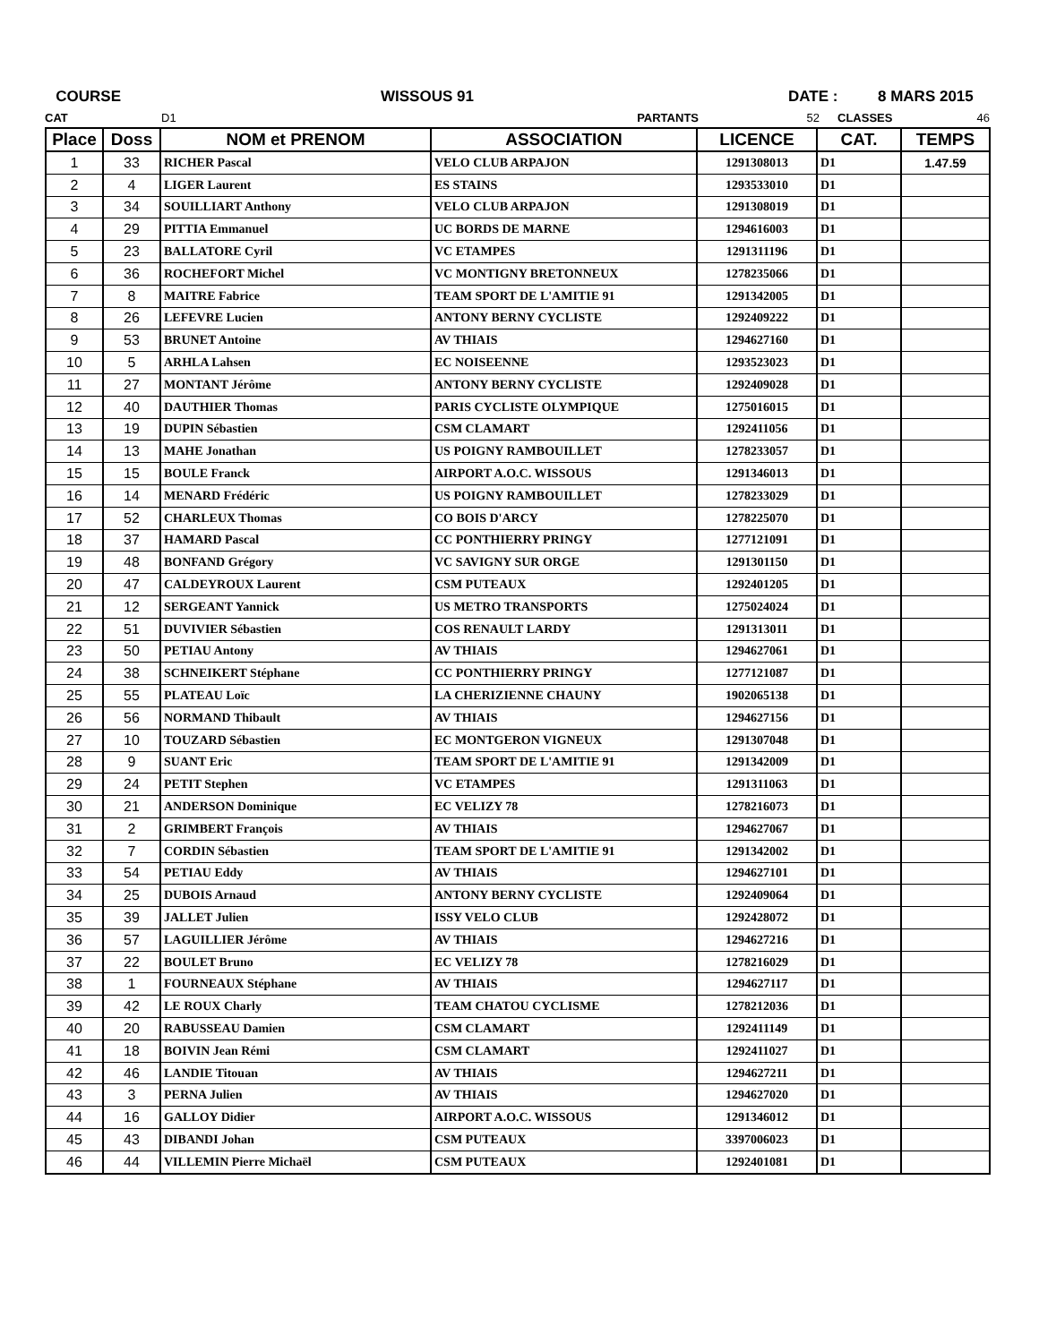COURSE WISSOUS 91 DATE : 8 MARS 2015
CAT D1 PARTANTS 52 CLASSES 46
| Place | Doss | NOM et PRENOM | ASSOCIATION | LICENCE | CAT. | TEMPS |
| --- | --- | --- | --- | --- | --- | --- |
| 1 | 33 | RICHER Pascal | VELO CLUB ARPAJON | 1291308013 | D1 | 1.47.59 |
| 2 | 4 | LIGER Laurent | ES STAINS | 1293533010 | D1 | |
| 3 | 34 | SOUILLIART Anthony | VELO CLUB ARPAJON | 1291308019 | D1 | |
| 4 | 29 | PITTIA Emmanuel | UC BORDS DE MARNE | 1294616003 | D1 | |
| 5 | 23 | BALLATORE Cyril | VC ETAMPES | 1291311196 | D1 | |
| 6 | 36 | ROCHEFORT Michel | VC MONTIGNY BRETONNEUX | 1278235066 | D1 | |
| 7 | 8 | MAITRE Fabrice | TEAM SPORT DE L'AMITIE 91 | 1291342005 | D1 | |
| 8 | 26 | LEFEVRE Lucien | ANTONY BERNY CYCLISTE | 1292409222 | D1 | |
| 9 | 53 | BRUNET Antoine | AV THIAIS | 1294627160 | D1 | |
| 10 | 5 | ARHLA Lahsen | EC NOISEENNE | 1293523023 | D1 | |
| 11 | 27 | MONTANT Jérôme | ANTONY BERNY CYCLISTE | 1292409028 | D1 | |
| 12 | 40 | DAUTHIER Thomas | PARIS CYCLISTE OLYMPIQUE | 1275016015 | D1 | |
| 13 | 19 | DUPIN Sébastien | CSM CLAMART | 1292411056 | D1 | |
| 14 | 13 | MAHE Jonathan | US POIGNY RAMBOUILLET | 1278233057 | D1 | |
| 15 | 15 | BOULE Franck | AIRPORT A.O.C. WISSOUS | 1291346013 | D1 | |
| 16 | 14 | MENARD Frédéric | US POIGNY RAMBOUILLET | 1278233029 | D1 | |
| 17 | 52 | CHARLEUX Thomas | CO BOIS D'ARCY | 1278225070 | D1 | |
| 18 | 37 | HAMARD Pascal | CC PONTHIERRY PRINGY | 1277121091 | D1 | |
| 19 | 48 | BONFAND Grégory | VC SAVIGNY SUR ORGE | 1291301150 | D1 | |
| 20 | 47 | CALDEYROUX Laurent | CSM PUTEAUX | 1292401205 | D1 | |
| 21 | 12 | SERGEANT Yannick | US METRO TRANSPORTS | 1275024024 | D1 | |
| 22 | 51 | DUVIVIER Sébastien | COS RENAULT LARDY | 1291313011 | D1 | |
| 23 | 50 | PETIAU Antony | AV THIAIS | 1294627061 | D1 | |
| 24 | 38 | SCHNEIKERT Stéphane | CC PONTHIERRY PRINGY | 1277121087 | D1 | |
| 25 | 55 | PLATEAU Loïc | LA CHERIZIENNE CHAUNY | 1902065138 | D1 | |
| 26 | 56 | NORMAND Thibault | AV THIAIS | 1294627156 | D1 | |
| 27 | 10 | TOUZARD Sébastien | EC MONTGERON VIGNEUX | 1291307048 | D1 | |
| 28 | 9 | SUANT Eric | TEAM SPORT DE L'AMITIE 91 | 1291342009 | D1 | |
| 29 | 24 | PETIT Stephen | VC ETAMPES | 1291311063 | D1 | |
| 30 | 21 | ANDERSON Dominique | EC VELIZY 78 | 1278216073 | D1 | |
| 31 | 2 | GRIMBERT François | AV THIAIS | 1294627067 | D1 | |
| 32 | 7 | CORDIN Sébastien | TEAM SPORT DE L'AMITIE 91 | 1291342002 | D1 | |
| 33 | 54 | PETIAU Eddy | AV THIAIS | 1294627101 | D1 | |
| 34 | 25 | DUBOIS Arnaud | ANTONY BERNY CYCLISTE | 1292409064 | D1 | |
| 35 | 39 | JALLET Julien | ISSY VELO CLUB | 1292428072 | D1 | |
| 36 | 57 | LAGUILLIER Jérôme | AV THIAIS | 1294627216 | D1 | |
| 37 | 22 | BOULET Bruno | EC VELIZY 78 | 1278216029 | D1 | |
| 38 | 1 | FOURNEAUX Stéphane | AV THIAIS | 1294627117 | D1 | |
| 39 | 42 | LE ROUX Charly | TEAM CHATOU CYCLISME | 1278212036 | D1 | |
| 40 | 20 | RABUSSEAU Damien | CSM CLAMART | 1292411149 | D1 | |
| 41 | 18 | BOIVIN Jean Rémi | CSM CLAMART | 1292411027 | D1 | |
| 42 | 46 | LANDIE Titouan | AV THIAIS | 1294627211 | D1 | |
| 43 | 3 | PERNA Julien | AV THIAIS | 1294627020 | D1 | |
| 44 | 16 | GALLOY Didier | AIRPORT A.O.C. WISSOUS | 1291346012 | D1 | |
| 45 | 43 | DIBANDI Johan | CSM PUTEAUX | 3397006023 | D1 | |
| 46 | 44 | VILLEMIN Pierre Michaël | CSM PUTEAUX | 1292401081 | D1 | |